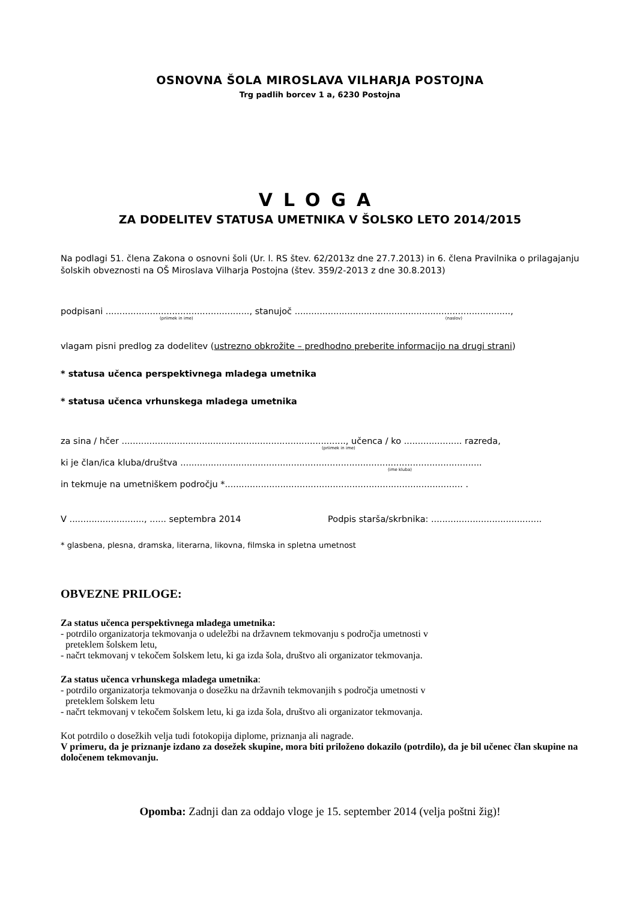OSNOVNA ŠOLA MIROSLAVA VILHARJA POSTOJNA
Trg padlih borcev 1 a, 6230 Postojna
VLOGA
ZA DODELITEV STATUSA UMETNIKA V ŠOLSKO LETO 2014/2015
Na podlagi 51. člena Zakona o osnovni šoli (Ur. l. RS štev. 62/2013z dne 27.7.2013) in 6. člena Pravilnika o prilagajanju šolskih obveznosti na OŠ Miroslava Vilharja Postojna (štev. 359/2-2013 z dne 30.8.2013)
podpisani ...................................................., stanujoč ..............................................................................,
(priimek in ime) (naslov)
vlagam pisni predlog za dodelitev (ustrezno obkrožite – predhodno preberite informacijo na drugi strani)
* statusa učenca perspektivnega mladega umetnika
* statusa učenca vrhunskega mladega umetnika
za sina / hčer ................................................................................., učenca / ko ..................... razreda,
(priimek in ime)
ki je član/ica kluba/društva .............................................................................................................
(ime kluba)
in tekmuje na umetniškem področju *...................................................................................... .
V ..........................., ...... septembra 2014 Podpis starša/skrbnika: ........................................
* glasbena, plesna, dramska, literarna, likovna, filmska in spletna umetnost
OBVEZNE PRILOGE:
Za status učenca perspektivnega mladega umetnika:
- potrdilo organizatorja tekmovanja o udeležbi na državnem tekmovanju s področja umetnosti v
preteklem šolskem letu,
- načrt tekmovanj v tekočem šolskem letu, ki ga izda šola, društvo ali organizator tekmovanja.
Za status učenca vrhunskega mladega umetnika:
- potrdilo organizatorja tekmovanja o dosežku na državnih tekmovanjih s področja umetnosti v
preteklem šolskem letu
- načrt tekmovanj v tekočem šolskem letu, ki ga izda šola, društvo ali organizator tekmovanja.
Kot potrdilo o dosežkih velja tudi fotokopija diplome, priznanja ali nagrade.
V primeru, da je priznanje izdano za dosežek skupine, mora biti priloženo dokazilo (potrdilo), da je bil učenec član skupine na določenem tekmovanju.
Opomba: Zadnji dan za oddajo vloge je 15. september 2014 (velja poštni žig)!